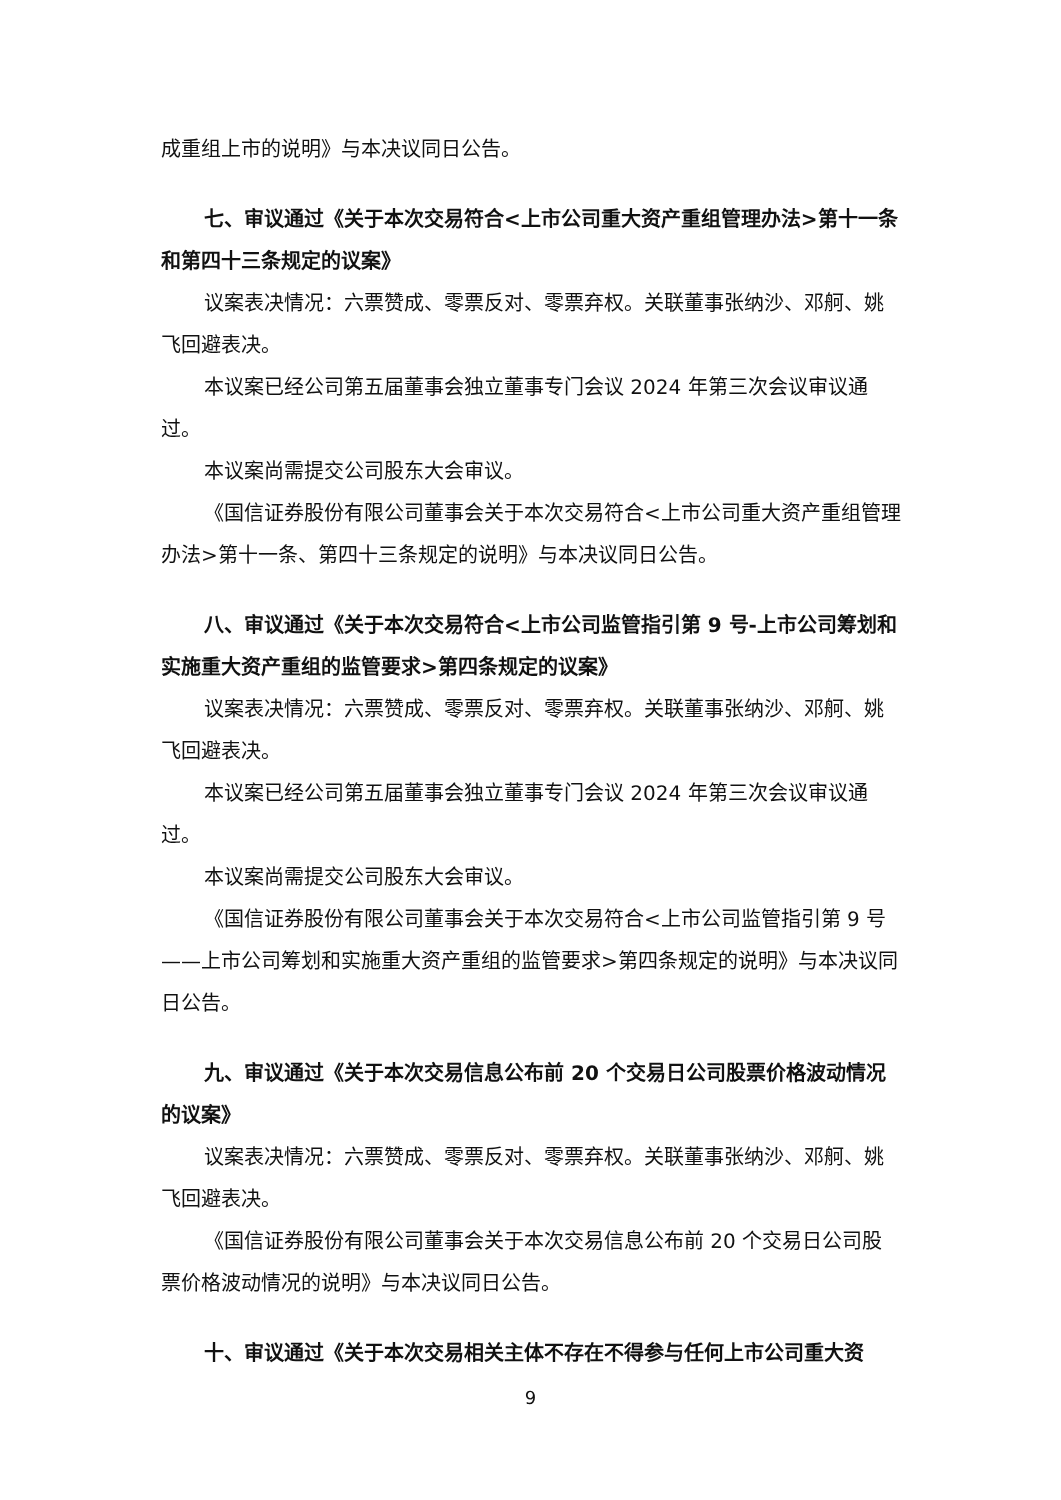成重组上市的说明》与本决议同日公告。
七、审议通过《关于本次交易符合<上市公司重大资产重组管理办法>第十一条和第四十三条规定的议案》
议案表决情况：六票赞成、零票反对、零票弃权。关联董事张纳沙、邓舸、姚飞回避表决。
本议案已经公司第五届董事会独立董事专门会议 2024 年第三次会议审议通过。
本议案尚需提交公司股东大会审议。
《国信证券股份有限公司董事会关于本次交易符合<上市公司重大资产重组管理办法>第十一条、第四十三条规定的说明》与本决议同日公告。
八、审议通过《关于本次交易符合<上市公司监管指引第 9 号-上市公司筹划和实施重大资产重组的监管要求>第四条规定的议案》
议案表决情况：六票赞成、零票反对、零票弃权。关联董事张纳沙、邓舸、姚飞回避表决。
本议案已经公司第五届董事会独立董事专门会议 2024 年第三次会议审议通过。
本议案尚需提交公司股东大会审议。
《国信证券股份有限公司董事会关于本次交易符合<上市公司监管指引第 9 号——上市公司筹划和实施重大资产重组的监管要求>第四条规定的说明》与本决议同日公告。
九、审议通过《关于本次交易信息公布前 20 个交易日公司股票价格波动情况的议案》
议案表决情况：六票赞成、零票反对、零票弃权。关联董事张纳沙、邓舸、姚飞回避表决。
《国信证券股份有限公司董事会关于本次交易信息公布前 20 个交易日公司股票价格波动情况的说明》与本决议同日公告。
十、审议通过《关于本次交易相关主体不存在不得参与任何上市公司重大资
9